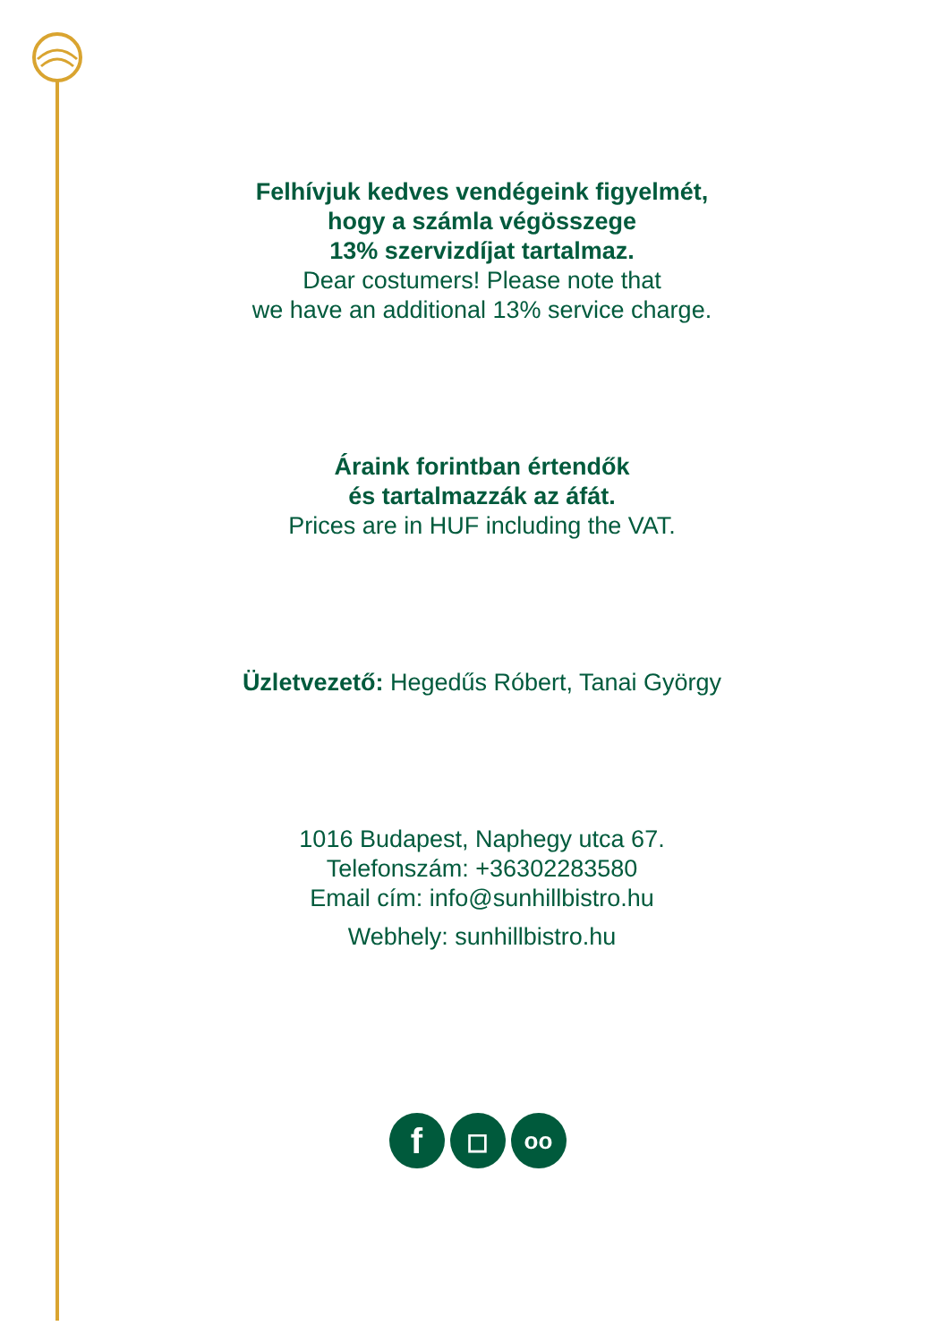Felhívjuk kedves vendégeink figyelmét,
hogy a számla végösszege
13% szervizdíjat tartalmaz.
Dear costumers! Please note that
we have an additional 13% service charge.
Áraink forintban értendők
és tartalmazzák az áfát.
Prices are in HUF including the VAT.
Üzletvezető: Hegedűs Róbert, Tanai György
1016 Budapest, Naphegy utca 67.
Telefonszám: +36302283580
Email cím: info@sunhillbistro.hu
Webhely: sunhillbistro.hu
f
◻
oo